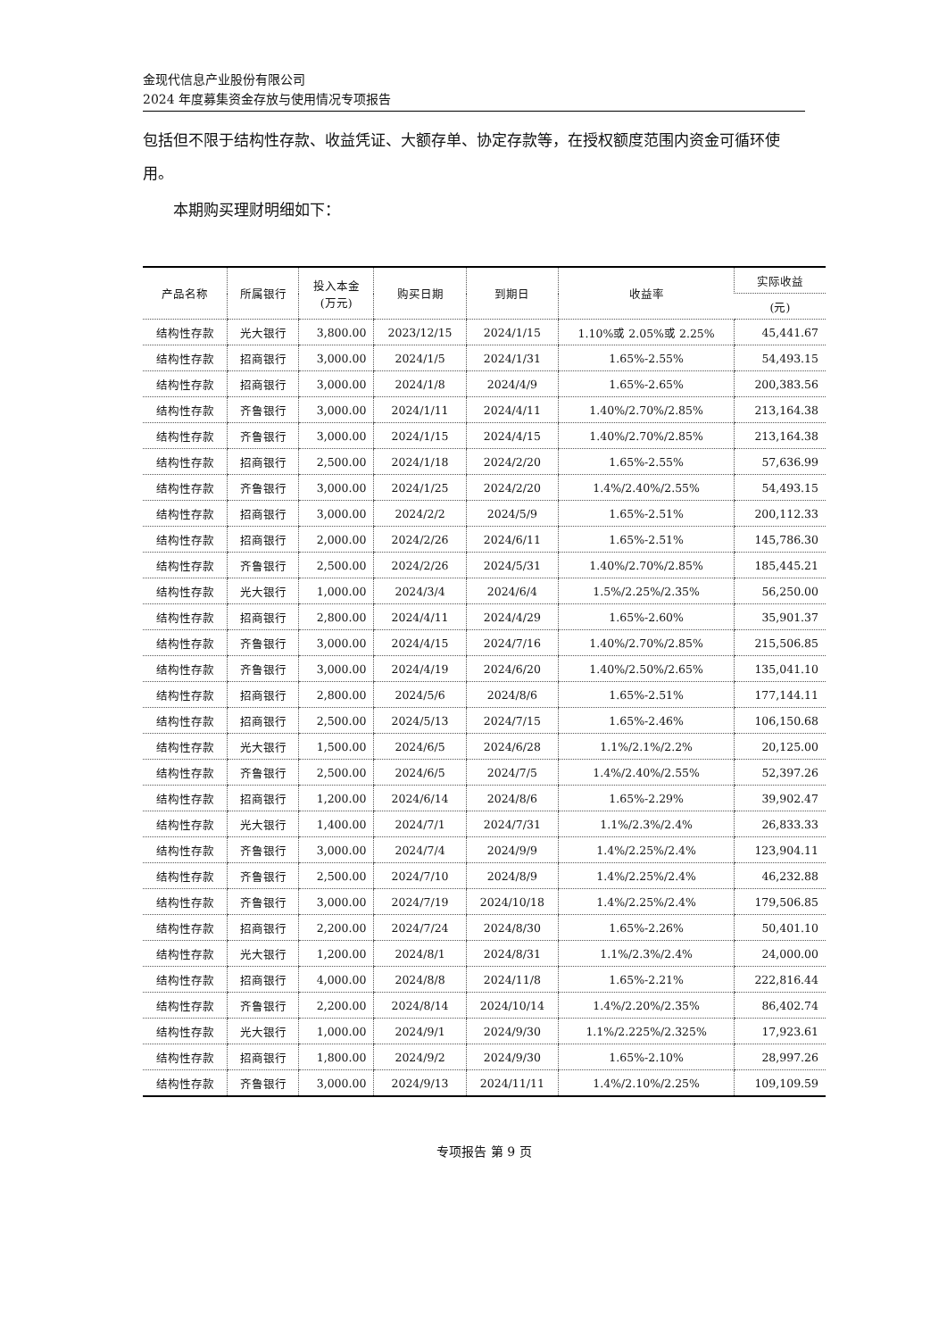金现代信息产业股份有限公司
2024 年度募集资金存放与使用情况专项报告
包括但不限于结构性存款、收益凭证、大额存单、协定存款等，在授权额度范围内资金可循环使用。
本期购买理财明细如下：
| 产品名称 | 所属银行 | 投入本金 (万元) | 购买日期 | 到期日 | 收益率 | 实际收益 |
| --- | --- | --- | --- | --- | --- | --- |
| | | | | | | (元) |
| 结构性存款 | 光大银行 | 3,800.00 | 2023/12/15 | 2024/1/15 | 1.10%或 2.05%或 2.25% | 45,441.67 |
| 结构性存款 | 招商银行 | 3,000.00 | 2024/1/5 | 2024/1/31 | 1.65%-2.55% | 54,493.15 |
| 结构性存款 | 招商银行 | 3,000.00 | 2024/1/8 | 2024/4/9 | 1.65%-2.65% | 200,383.56 |
| 结构性存款 | 齐鲁银行 | 3,000.00 | 2024/1/11 | 2024/4/11 | 1.40%/2.70%/2.85% | 213,164.38 |
| 结构性存款 | 齐鲁银行 | 3,000.00 | 2024/1/15 | 2024/4/15 | 1.40%/2.70%/2.85% | 213,164.38 |
| 结构性存款 | 招商银行 | 2,500.00 | 2024/1/18 | 2024/2/20 | 1.65%-2.55% | 57,636.99 |
| 结构性存款 | 齐鲁银行 | 3,000.00 | 2024/1/25 | 2024/2/20 | 1.4%/2.40%/2.55% | 54,493.15 |
| 结构性存款 | 招商银行 | 3,000.00 | 2024/2/2 | 2024/5/9 | 1.65%-2.51% | 200,112.33 |
| 结构性存款 | 招商银行 | 2,000.00 | 2024/2/26 | 2024/6/11 | 1.65%-2.51% | 145,786.30 |
| 结构性存款 | 齐鲁银行 | 2,500.00 | 2024/2/26 | 2024/5/31 | 1.40%/2.70%/2.85% | 185,445.21 |
| 结构性存款 | 光大银行 | 1,000.00 | 2024/3/4 | 2024/6/4 | 1.5%/2.25%/2.35% | 56,250.00 |
| 结构性存款 | 招商银行 | 2,800.00 | 2024/4/11 | 2024/4/29 | 1.65%-2.60% | 35,901.37 |
| 结构性存款 | 齐鲁银行 | 3,000.00 | 2024/4/15 | 2024/7/16 | 1.40%/2.70%/2.85% | 215,506.85 |
| 结构性存款 | 齐鲁银行 | 3,000.00 | 2024/4/19 | 2024/6/20 | 1.40%/2.50%/2.65% | 135,041.10 |
| 结构性存款 | 招商银行 | 2,800.00 | 2024/5/6 | 2024/8/6 | 1.65%-2.51% | 177,144.11 |
| 结构性存款 | 招商银行 | 2,500.00 | 2024/5/13 | 2024/7/15 | 1.65%-2.46% | 106,150.68 |
| 结构性存款 | 光大银行 | 1,500.00 | 2024/6/5 | 2024/6/28 | 1.1%/2.1%/2.2% | 20,125.00 |
| 结构性存款 | 齐鲁银行 | 2,500.00 | 2024/6/5 | 2024/7/5 | 1.4%/2.40%/2.55% | 52,397.26 |
| 结构性存款 | 招商银行 | 1,200.00 | 2024/6/14 | 2024/8/6 | 1.65%-2.29% | 39,902.47 |
| 结构性存款 | 光大银行 | 1,400.00 | 2024/7/1 | 2024/7/31 | 1.1%/2.3%/2.4% | 26,833.33 |
| 结构性存款 | 齐鲁银行 | 3,000.00 | 2024/7/4 | 2024/9/9 | 1.4%/2.25%/2.4% | 123,904.11 |
| 结构性存款 | 齐鲁银行 | 2,500.00 | 2024/7/10 | 2024/8/9 | 1.4%/2.25%/2.4% | 46,232.88 |
| 结构性存款 | 齐鲁银行 | 3,000.00 | 2024/7/19 | 2024/10/18 | 1.4%/2.25%/2.4% | 179,506.85 |
| 结构性存款 | 招商银行 | 2,200.00 | 2024/7/24 | 2024/8/30 | 1.65%-2.26% | 50,401.10 |
| 结构性存款 | 光大银行 | 1,200.00 | 2024/8/1 | 2024/8/31 | 1.1%/2.3%/2.4% | 24,000.00 |
| 结构性存款 | 招商银行 | 4,000.00 | 2024/8/8 | 2024/11/8 | 1.65%-2.21% | 222,816.44 |
| 结构性存款 | 齐鲁银行 | 2,200.00 | 2024/8/14 | 2024/10/14 | 1.4%/2.20%/2.35% | 86,402.74 |
| 结构性存款 | 光大银行 | 1,000.00 | 2024/9/1 | 2024/9/30 | 1.1%/2.225%/2.325% | 17,923.61 |
| 结构性存款 | 招商银行 | 1,800.00 | 2024/9/2 | 2024/9/30 | 1.65%-2.10% | 28,997.26 |
| 结构性存款 | 齐鲁银行 | 3,000.00 | 2024/9/13 | 2024/11/11 | 1.4%/2.10%/2.25% | 109,109.59 |
专项报告 第 9 页